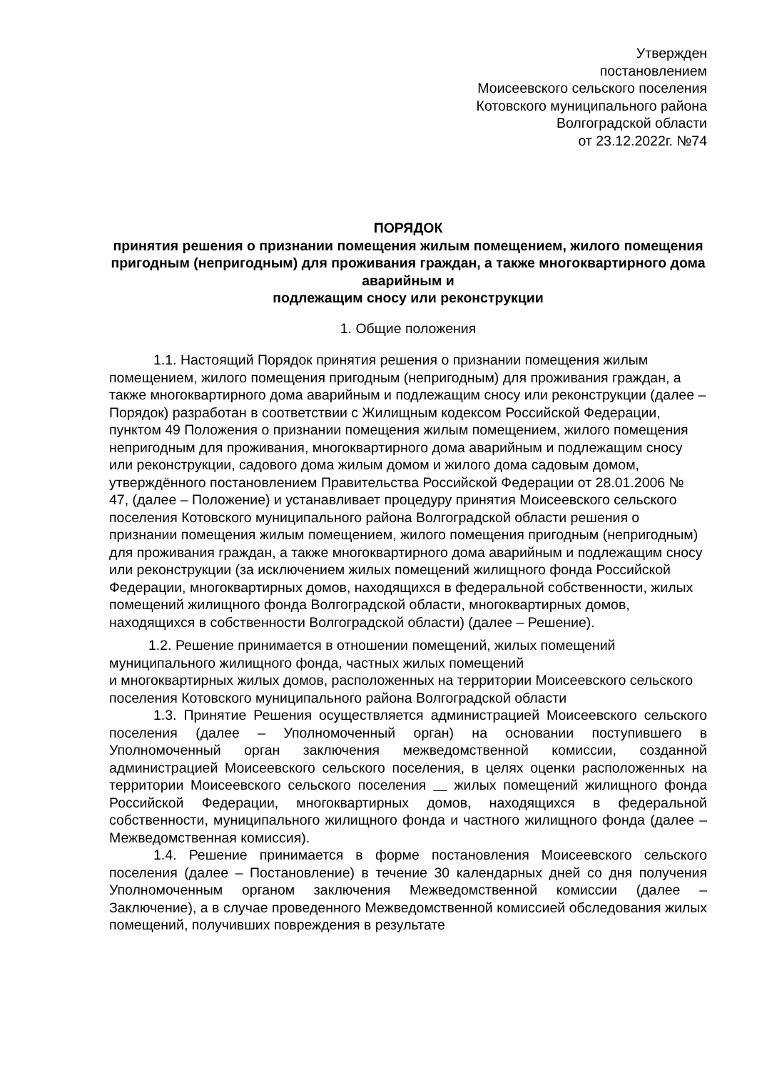Утвержден
постановлением
Моисеевского сельского поселения
Котовского муниципального района
Волгоградской области
от 23.12.2022г. №74
ПОРЯДОК
принятия решения о признании помещения жилым помещением, жилого помещения пригодным (непригодным) для проживания граждан, а также многоквартирного дома аварийным и
подлежащим сносу или реконструкции
1. Общие положения
1.1. Настоящий Порядок принятия решения о признании помещения жилым помещением, жилого помещения пригодным (непригодным) для проживания граждан, а также многоквартирного дома аварийным и подлежащим сносу или реконструкции (далее – Порядок) разработан в соответствии с Жилищным кодексом Российской Федерации, пунктом 49 Положения о признании помещения жилым помещением, жилого помещения непригодным для проживания, многоквартирного дома аварийным и подлежащим сносу или реконструкции, садового дома жилым домом и жилого дома садовым домом, утверждённого постановлением Правительства Российской Федерации от 28.01.2006 № 47, (далее – Положение) и устанавливает процедуру принятия Моисеевского сельского поселения Котовского муниципального района Волгоградской области решения о признании помещения жилым помещением, жилого помещения пригодным (непригодным) для проживания граждан, а также многоквартирного дома аварийным и подлежащим сносу или реконструкции (за исключением жилых помещений жилищного фонда Российской Федерации, многоквартирных домов, находящихся в федеральной собственности, жилых помещений жилищного фонда Волгоградской области, многоквартирных домов, находящихся в собственности Волгоградской области) (далее – Решение).
1.2. Решение принимается в отношении помещений, жилых помещений муниципального жилищного фонда, частных жилых помещений
и многоквартирных жилых домов, расположенных на территории Моисеевского сельского поселения Котовского муниципального района Волгоградской области
1.3. Принятие Решения осуществляется администрацией Моисеевского сельского поселения (далее – Уполномоченный орган) на основании поступившего в Уполномоченный орган заключения межведомственной комиссии, созданной администрацией Моисеевского сельского поселения, в целях оценки расположенных на территории Моисеевского сельского поселения жилых помещений жилищного фонда Российской Федерации, многоквартирных домов, находящихся в федеральной собственности, муниципального жилищного фонда и частного жилищного фонда (далее – Межведомственная комиссия).
1.4. Решение принимается в форме постановления Моисеевского сельского поселения (далее – Постановление) в течение 30 календарных дней со дня получения Уполномоченным органом заключения Межведомственной комиссии (далее – Заключение), а в случае проведенного Межведомственной комиссией обследования жилых помещений, получивших повреждения в результате